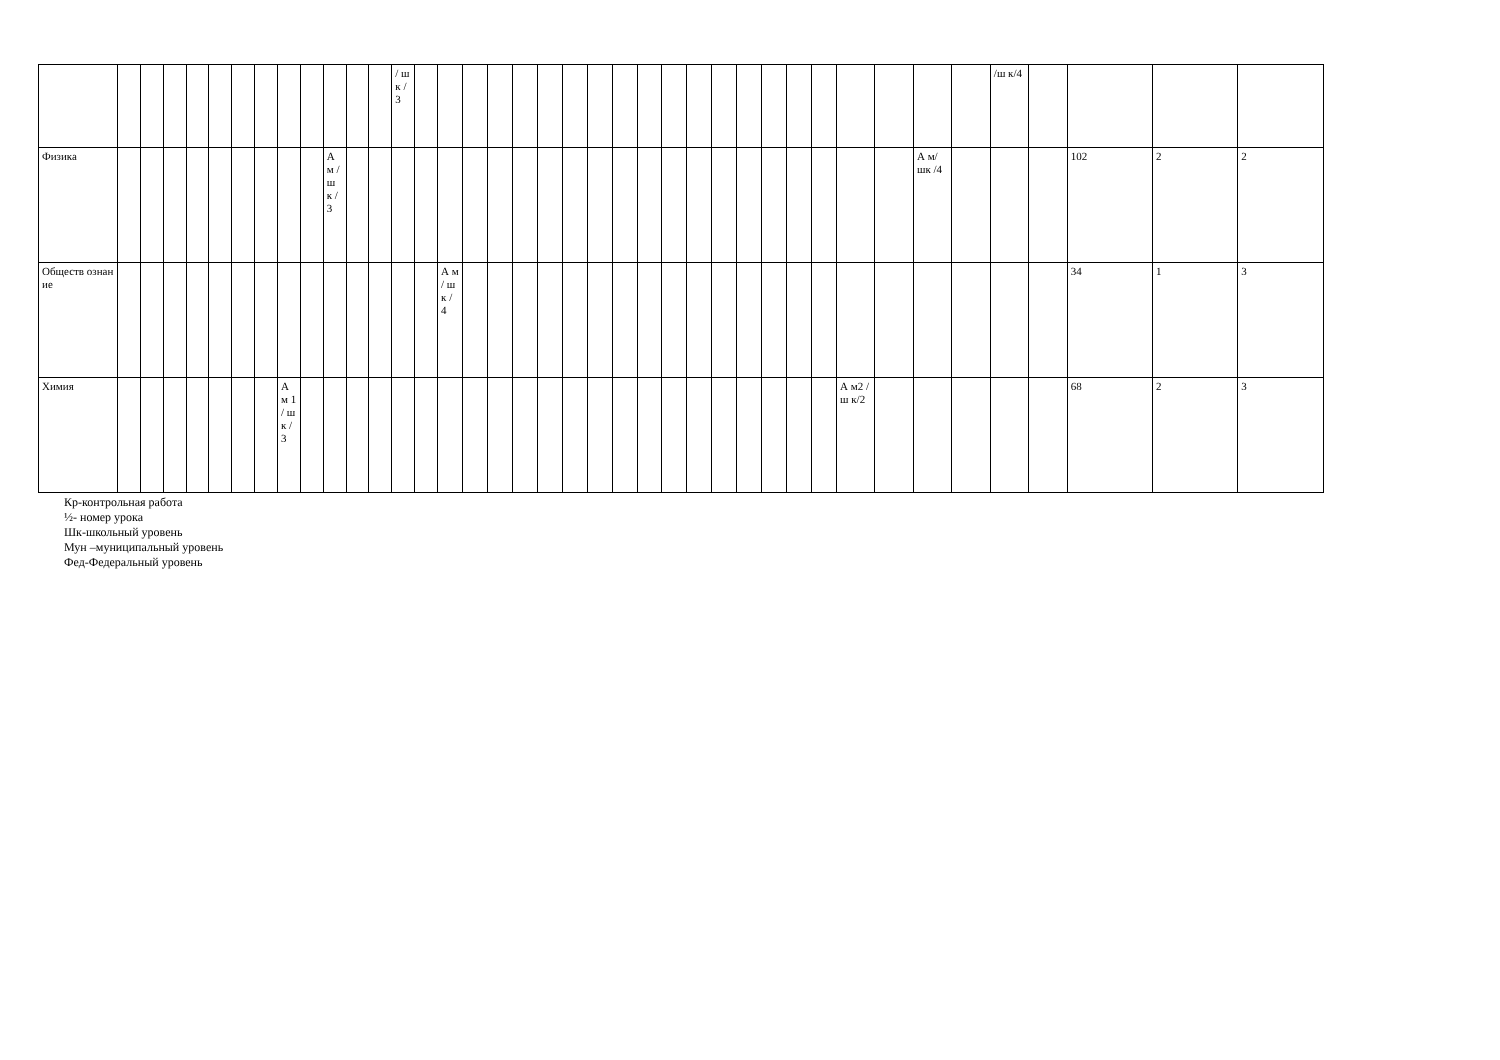| | | | | | | | | | | | | | / ш к / 3 | | | | | | | | | | | | | | | | | | | | | | /ш к/4 | | | | |
| Физика | | | | | | | | | | А м / ш к / 3 | | | | | | | | | | | | | | | | | | | | | | | А м/ шк /4 | | | | 102 | 2 | 2 |
| Обществ ознание | | | | | | | | | | | | | | | А м / ш к / 4 | | | | | | | | | | | | | | | | | | | | | | 34 | 1 | 3 |
| Химия | | | | | | | | А м 1 / ш к / 3 | | | | | | | | | | | | | | | | | | | | | | | А м2 /ш к/2 | | | | | | 68 | 2 | 3 |
Кр-контрольная работа
½- номер урока
Шк-школьный уровень
Мун –муниципальный уровень
Фед-Федеральный уровень